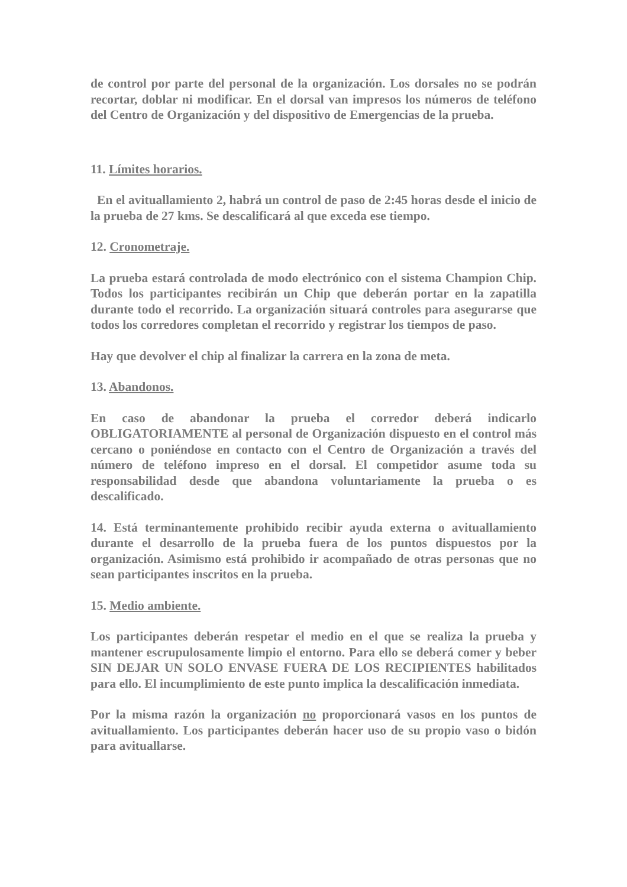de control por parte del personal de la organización. Los dorsales no se podrán recortar, doblar ni modificar. En el dorsal van impresos los números de teléfono del Centro de Organización y del dispositivo de Emergencias de la prueba.
11. Límites horarios.
En el avituallamiento 2, habrá un control de paso de 2:45 horas desde el inicio de la prueba de 27 kms. Se descalificará al que exceda ese tiempo.
12. Cronometraje.
La prueba estará controlada de modo electrónico con el sistema Champion Chip. Todos los participantes recibirán un Chip que deberán portar en la zapatilla durante todo el recorrido. La organización situará controles para asegurarse que todos los corredores completan el recorrido y registrar los tiempos de paso.
Hay que devolver el chip al finalizar la carrera en la zona de meta.
13. Abandonos.
En caso de abandonar la prueba el corredor deberá indicarlo OBLIGATORIAMENTE al personal de Organización dispuesto en el control más cercano o poniéndose en contacto con el Centro de Organización a través del número de teléfono impreso en el dorsal. El competidor asume toda su responsabilidad desde que abandona voluntariamente la prueba o es descalificado.
14. Está terminantemente prohibido recibir ayuda externa o avituallamiento durante el desarrollo de la prueba fuera de los puntos dispuestos por la organización. Asimismo está prohibido ir acompañado de otras personas que no sean participantes inscritos en la prueba.
15. Medio ambiente.
Los participantes deberán respetar el medio en el que se realiza la prueba y mantener escrupulosamente limpio el entorno. Para ello se deberá comer y beber SIN DEJAR UN SOLO ENVASE FUERA DE LOS RECIPIENTES habilitados para ello. El incumplimiento de este punto implica la descalificación inmediata.
Por la misma razón la organización no proporcionará vasos en los puntos de avituallamiento. Los participantes deberán hacer uso de su propio vaso o bidón para avituallarse.